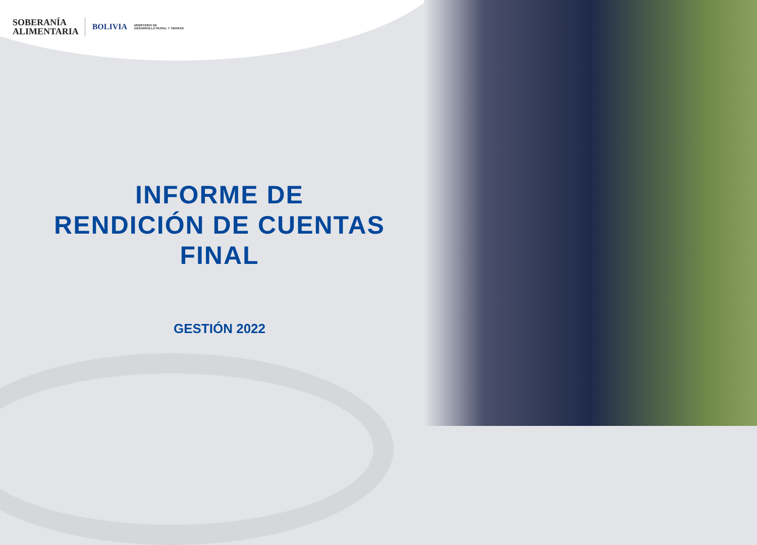SOBERANÍA
ALIMENTARIA
BOLIVIA
MINISTERIO DE
DESARROLLO RURAL Y TIERRAS
INFORME DE
RENDICIÓN DE CUENTAS
FINAL
GESTIÓN 2022